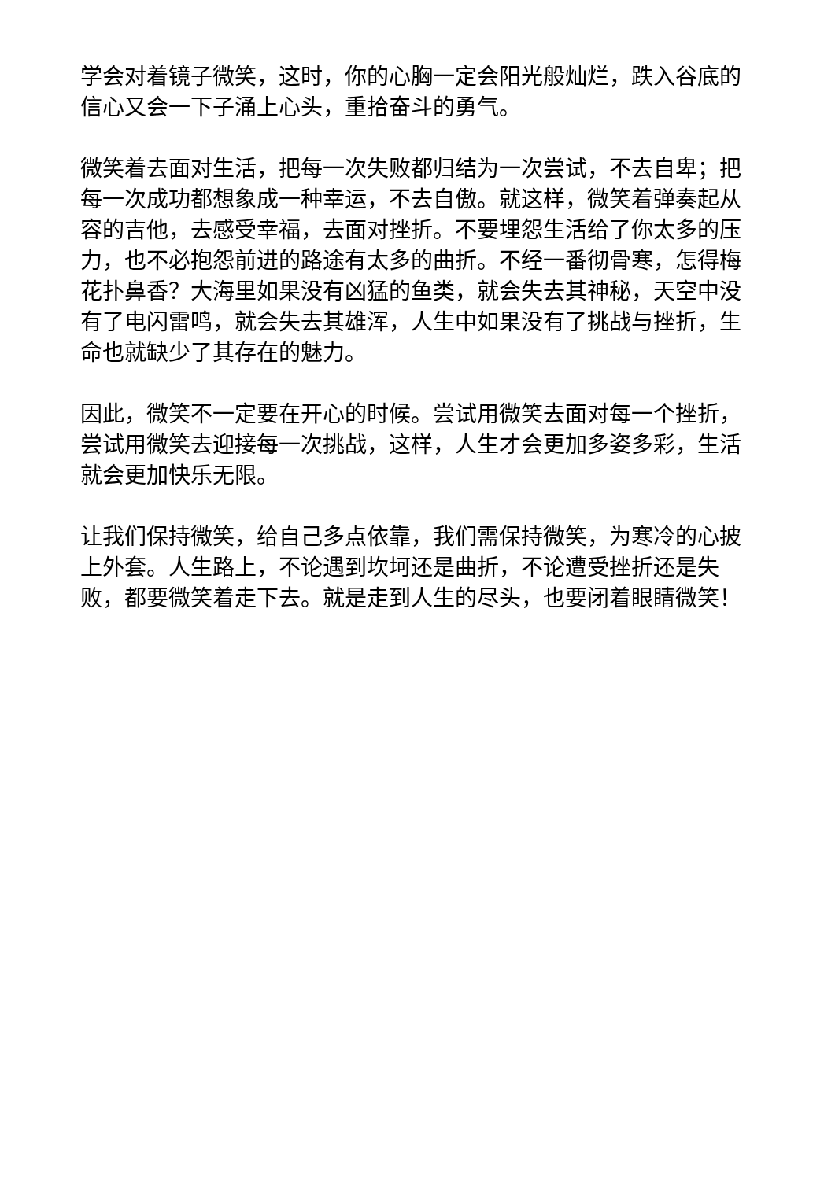学会对着镜子微笑，这时，你的心胸一定会阳光般灿烂，跌入谷底的信心又会一下子涌上心头，重拾奋斗的勇气。
微笑着去面对生活，把每一次失败都归结为一次尝试，不去自卑；把每一次成功都想象成一种幸运，不去自傲。就这样，微笑着弹奏起从容的吉他，去感受幸福，去面对挫折。不要埋怨生活给了你太多的压力，也不必抱怨前进的路途有太多的曲折。不经一番彻骨寒，怎得梅花扑鼻香？大海里如果没有凶猛的鱼类，就会失去其神秘，天空中没有了电闪雷鸣，就会失去其雄浑，人生中如果没有了挑战与挫折，生命也就缺少了其存在的魅力。
因此，微笑不一定要在开心的时候。尝试用微笑去面对每一个挫折，尝试用微笑去迎接每一次挑战，这样，人生才会更加多姿多彩，生活就会更加快乐无限。
让我们保持微笑，给自己多点依靠，我们需保持微笑，为寒冷的心披上外套。人生路上，不论遇到坎坷还是曲折，不论遭受挫折还是失败，都要微笑着走下去。就是走到人生的尽头，也要闭着眼睛微笑！